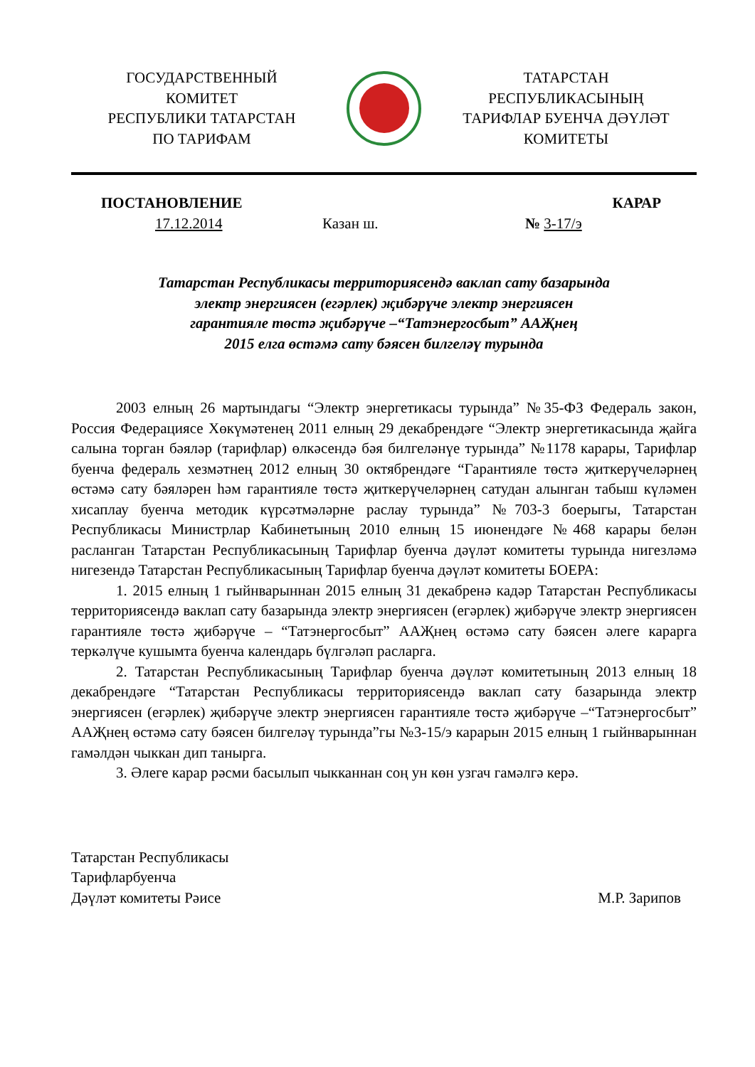ГОСУДАРСТВЕННЫЙ
КОМИТЕТ
РЕСПУБЛИКИ ТАТАРСТАН
ПО ТАРИФАМ
ТАТАРСТАН
РЕСПУБЛИКАСЫНЫҢ
ТАРИФЛАР БУЕНЧА ДӘҮЛӘТ
КОМИТЕТЫ
ПОСТАНОВЛЕНИЕ КАРАР
17.12.2014 Казан ш. № 3-17/э
Татарстан Республикасы территориясендә ваклап сату базарында
электр энергиясен (егәрлек) җибәрүче электр энергиясен
гарантияле төстә җибәрүче –“Татэнергосбыт” ААҖнең
2015 елга өстәмә сату бәясен билгеләү турында
2003 елның 26 мартындагы “Электр энергетикасы турында” №35-ФЗ Федераль закон, Россия Федерациясе Хөкүмәтенең 2011 елның 29 декабрендәге “Электр энергетикасында җайга салына торган бәяләр (тарифлар) өлкәсендә бәя билгеләнүе турында” №1178 карары, Тарифлар буенча федераль хезмәтнең 2012 елның 30 октябрендәге “Гарантияле төстә җиткерүчеләрнең өстәмә сату бәяләрен һәм гарантияле төстә җиткерүчеләрнең сатудан алынган табыш күләмен хисаплау буенча методик күрсәтмәләрне раслау турында” №703-3 боерыгы, Татарстан Республикасы Министрлар Кабинетының 2010 елның 15 июнендәге №468 карары белән расланган Татарстан Республикасының Тарифлар буенча дәүләт комитеты турында нигезләмә нигезендә Татарстан Республикасының Тарифлар буенча дәүләт комитеты БОЕРА:
1. 2015 елның 1 гыйнварыннан 2015 елның 31 декабренә кадәр Татарстан Республикасы территориясендә ваклап сату базарында электр энергиясен (егәрлек) җибәрүче электр энергиясен гарантияле төстә җибәрүче – “Татэнергосбыт” ААҖнең өстәмә сату бәясен әлеге карарга теркәлүче кушымта буенча календарь бүлгәләп расларга.
2. Татарстан Республикасының Тарифлар буенча дәүләт комитетының 2013 елның 18 декабрендәге “Татарстан Республикасы территориясендә ваклап сату базарында электр энергиясен (егәрлек) җибәрүче электр энергиясен гарантияле төстә җибәрүче –“Татэнергосбыт” ААҖнең өстәмә сату бәясен билгеләү турында”гы №3-15/э карарын 2015 елның 1 гыйнварыннан гамәлдән чыккан дип танырга.
3. Әлеге карар рәсми басылып чыкканнан соң ун көн узгач гамәлгә керә.
Татарстан Республикасы
Тарифларбуенча
Дәүләт комитеты Рәисе
М.Р. Зарипов